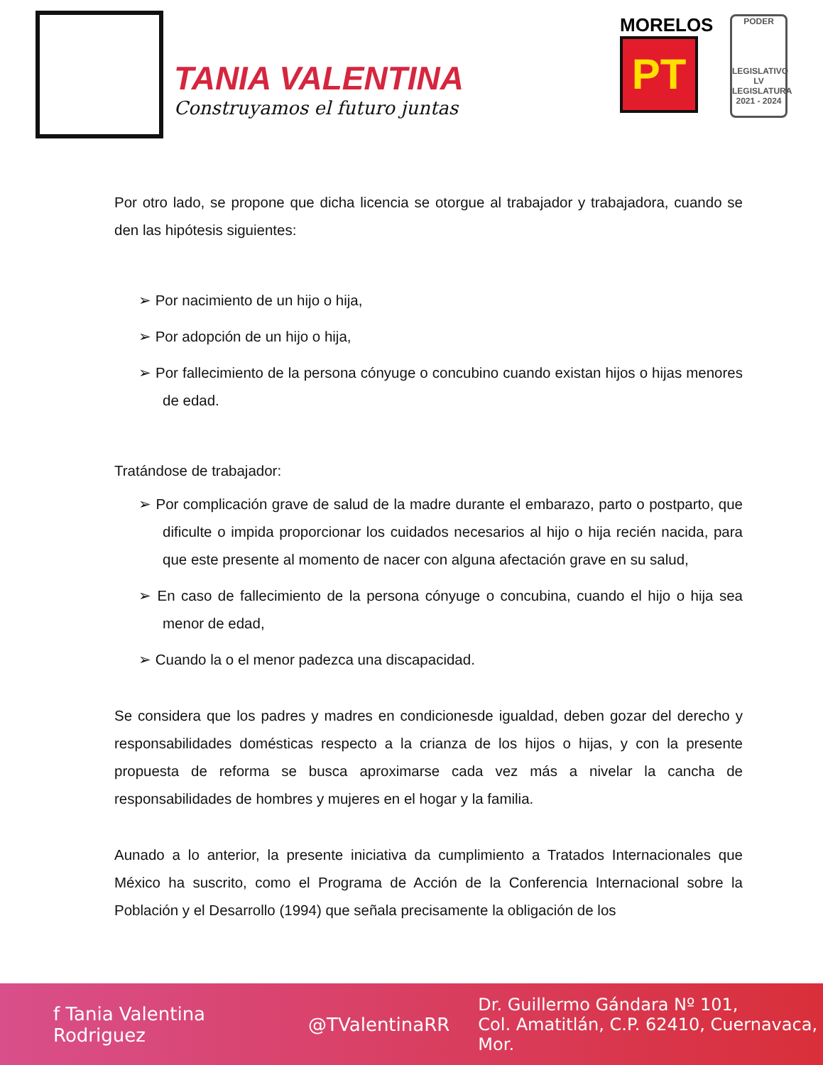TANIA VALENTINA
Construyamos el futuro juntas
MORELOS
PT
PODER
LEGISLATIVO
LV LEGISLATURA
2021 - 2024
Por otro lado, se propone que dicha licencia se otorgue al trabajador y trabajadora, cuando se den las hipótesis siguientes:
➢ Por nacimiento de un hijo o hija,
➢ Por adopción de un hijo o hija,
➢ Por fallecimiento de la persona cónyuge o concubino cuando existan hijos o hijas menores de edad.
Tratándose de trabajador:
➢ Por complicación grave de salud de la madre durante el embarazo, parto o postparto, que dificulte o impida proporcionar los cuidados necesarios al hijo o hija recién nacida, para que este presente al momento de nacer con alguna afectación grave en su salud,
➢ En caso de fallecimiento de la persona cónyuge o concubina, cuando el hijo o hija sea menor de edad,
➢ Cuando la o el menor padezca una discapacidad.
Se considera que los padres y madres en condicionesde igualdad, deben gozar del derecho y responsabilidades domésticas respecto a la crianza de los hijos o hijas, y con la presente propuesta de reforma se busca aproximarse cada vez más a nivelar la cancha de responsabilidades de hombres y mujeres en el hogar y la familia.
Aunado a lo anterior, la presente iniciativa da cumplimiento a Tratados Internacionales que México ha suscrito, como el Programa de Acción de la Conferencia Internacional sobre la Población y el Desarrollo (1994) que señala precisamente la obligación de los
f Tania Valentina Rodriguez @TValentinaRR Dr. Guillermo Gándara Nº 101,
Col. Amatitlán, C.P. 62410, Cuernavaca, Mor.